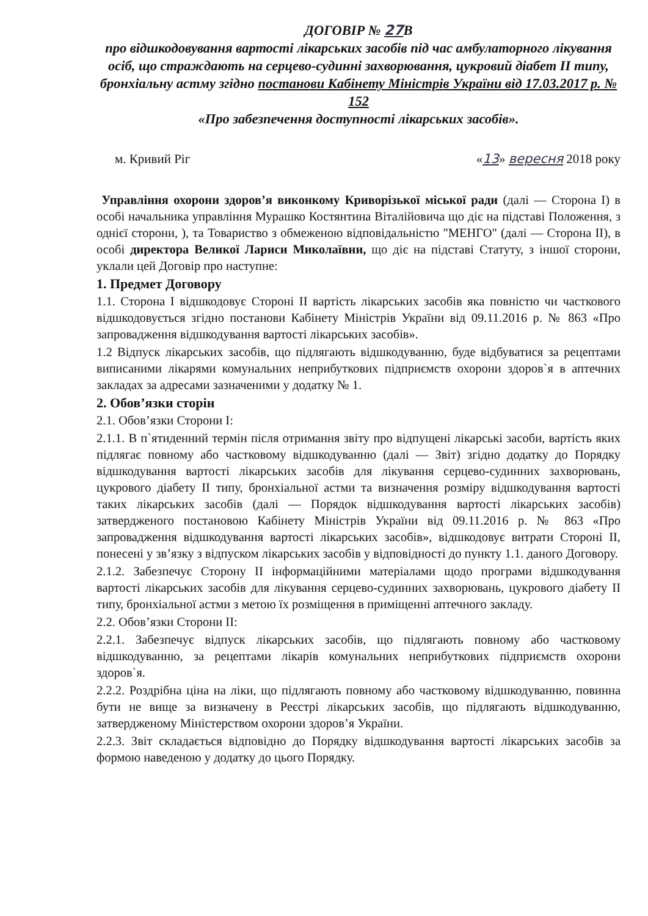ДОГОВІР № 27 В
про відшкодовування вартості лікарських засобів під час амбулаторного лікування осіб, що страждають на серцево-судинні захворювання, цукровий діабет ІІ типу, бронхіальну астму згідно постанови Кабінету Міністрів України від 17.03.2017 р. № 152
«Про забезпечення доступності лікарських засобів».
м. Кривий Ріг «13» вересня 2018 року
Управління охорони здоров’я виконкому Криворізької міської ради (далі — Сторона І) в особі начальника управління Мурашко Костянтина Віталійовича що діє на підставі Положення, з однієї сторони, ), та Товариство з обмеженою відповідальністю "МЕНГО" (далі — Сторона ІІ), в особі директора Великої Лариси Миколаївни, що діє на підставі Статуту, з іншої сторони, уклали цей Договір про наступне:
1. Предмет Договору
1.1. Сторона І відшкодовує Стороні ІІ вартість лікарських засобів яка повністю чи часткового відшкодовується згідно постанови Кабінету Міністрів України від 09.11.2016 р. № 863 «Про запровадження відшкодування вартості лікарських засобів».
1.2 Відпуск лікарських засобів, що підлягають відшкодуванню, буде відбуватися за рецептами виписаними лікарями комунальних неприбуткових підприємств охорони здоров`я в аптечних закладах за адресами зазначеними у додатку № 1.
2. Обов’язки сторін
2.1. Обов’язки Сторони І:
2.1.1. В п`ятиденний термін після отримання звіту про відпущені лікарські засоби, вартість яких підлягає повному або частковому відшкодуванню (далі — Звіт) згідно додатку до Порядку відшкодування вартості лікарських засобів для лікування серцево-судинних захворювань, цукрового діабету ІІ типу, бронхіальної астми та визначення розміру відшкодування вартості таких лікарських засобів (далі — Порядок відшкодування вартості лікарських засобів) затвердженого постановою Кабінету Міністрів України від 09.11.2016 р. № 863 «Про запровадження відшкодування вартості лікарських засобів», відшкодовує витрати Стороні ІІ, понесені у зв’язку з відпуском лікарських засобів у відповідності до пункту 1.1. даного Договору.
2.1.2. Забезпечує Сторону ІІ інформаційними матеріалами щодо програми відшкодування вартості лікарських засобів для лікування серцево-судинних захворювань, цукрового діабету ІІ типу, бронхіальної астми з метою їх розміщення в приміщенні аптечного закладу.
2.2. Обов’язки Сторони ІІ:
2.2.1. Забезпечує відпуск лікарських засобів, що підлягають повному або частковому відшкодуванню, за рецептами лікарів комунальних неприбуткових підприємств охорони здоров`я.
2.2.2. Роздрібна ціна на ліки, що підлягають повному або частковому відшкодуванню, повинна бути не вище за визначену в Реєстрі лікарських засобів, що підлягають відшкодуванню, затвердженому Міністерством охорони здоров’я України.
2.2.3. Звіт складається відповідно до Порядку відшкодування вартості лікарських засобів за формою наведеною у додатку до цього Порядку.